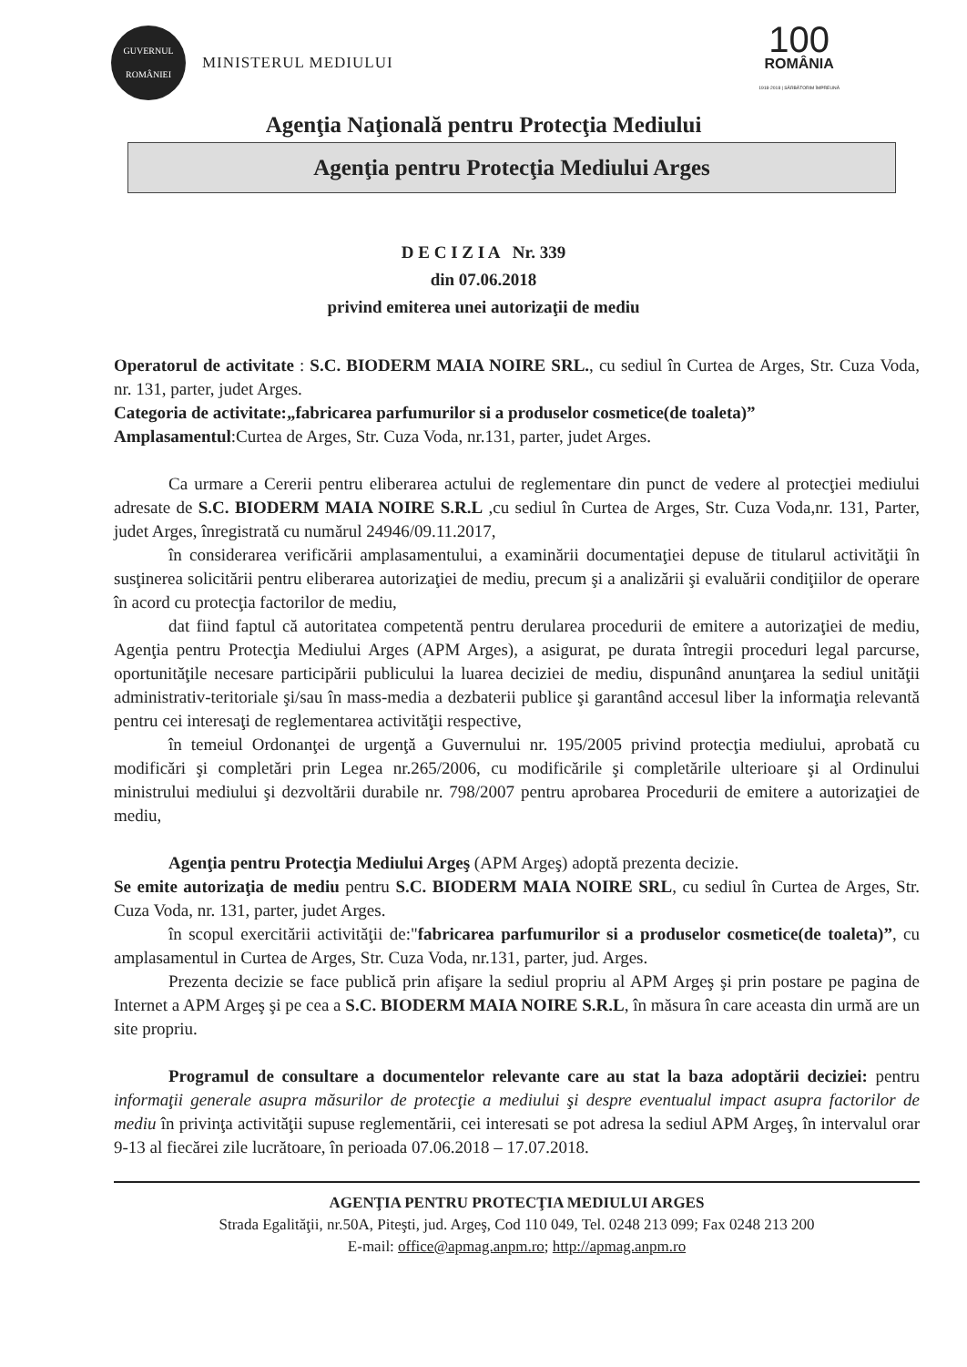GUVERNUL
ROMÂNIEI
MINISTERUL MEDIULUI
100
ROMÂNIA
1918-2018 | SĂRBĂTORIM ÎMPREUNĂ
Agenţia Naţională pentru Protecţia Mediului
Agenţia pentru Protecţia Mediului Arges
D E C I Z I A Nr. 339
din 07.06.2018
privind emiterea unei autorizaţii de mediu
Operatorul de activitate : S.C. BIODERM MAIA NOIRE SRL., cu sediul în Curtea de Arges, Str. Cuza Voda, nr. 131, parter, judet Arges.
Categoria de activitate:„fabricarea parfumurilor si a produselor cosmetice(de toaleta)”
Amplasamentul:Curtea de Arges, Str. Cuza Voda, nr.131, parter, judet Arges.
Ca urmare a Cererii pentru eliberarea actului de reglementare din punct de vedere al protecţiei mediului adresate de S.C. BIODERM MAIA NOIRE S.R.L ,cu sediul în Curtea de Arges, Str. Cuza Voda,nr. 131, Parter, judet Arges, înregistrată cu numărul 24946/09.11.2017,
în considerarea verificării amplasamentului, a examinării documentaţiei depuse de titularul activităţii în susţinerea solicitării pentru eliberarea autorizaţiei de mediu, precum şi a analizării şi evaluării condiţiilor de operare în acord cu protecţia factorilor de mediu,
dat fiind faptul că autoritatea competentă pentru derularea procedurii de emitere a autorizaţiei de mediu, Agenţia pentru Protecţia Mediului Arges (APM Arges), a asigurat, pe durata întregii proceduri legal parcurse, oportunităţile necesare participării publicului la luarea deciziei de mediu, dispunând anunţarea la sediul unităţii administrativ-teritoriale şi/sau în mass-media a dezbaterii publice şi garantând accesul liber la informaţia relevantă pentru cei interesaţi de reglementarea activităţii respective,
în temeiul Ordonanţei de urgenţă a Guvernului nr. 195/2005 privind protecţia mediului, aprobată cu modificări şi completări prin Legea nr.265/2006, cu modificările şi completările ulterioare şi al Ordinului ministrului mediului şi dezvoltării durabile nr. 798/2007 pentru aprobarea Procedurii de emitere a autorizaţiei de mediu,
Agenţia pentru Protecţia Mediului Argeş (APM Argeş) adoptă prezenta decizie.
Se emite autorizaţia de mediu pentru S.C. BIODERM MAIA NOIRE SRL, cu sediul în Curtea de Arges, Str. Cuza Voda, nr. 131, parter, judet Arges.
în scopul exercitării activităţii de:"fabricarea parfumurilor si a produselor cosmetice(de toaleta)”, cu amplasamentul in Curtea de Arges, Str. Cuza Voda, nr.131, parter, jud. Arges.
Prezenta decizie se face publică prin afişare la sediul propriu al APM Argeş şi prin postare pe pagina de Internet a APM Argeş şi pe cea a S.C. BIODERM MAIA NOIRE S.R.L, în măsura în care aceasta din urmă are un site propriu.
Programul de consultare a documentelor relevante care au stat la baza adoptării deciziei: pentru informaţii generale asupra măsurilor de protecţie a mediului şi despre eventualul impact asupra factorilor de mediu în privinţa activităţii supuse reglementării, cei interesati se pot adresa la sediul APM Argeş, în intervalul orar 9-13 al fiecărei zile lucrătoare, în perioada 07.06.2018 – 17.07.2018.
AGENŢIA PENTRU PROTECŢIA MEDIULUI ARGES
Strada Egalităţii, nr.50A, Piteşti, jud. Argeş, Cod 110 049, Tel. 0248 213 099; Fax 0248 213 200
E-mail: office@apmag.anpm.ro; http://apmag.anpm.ro